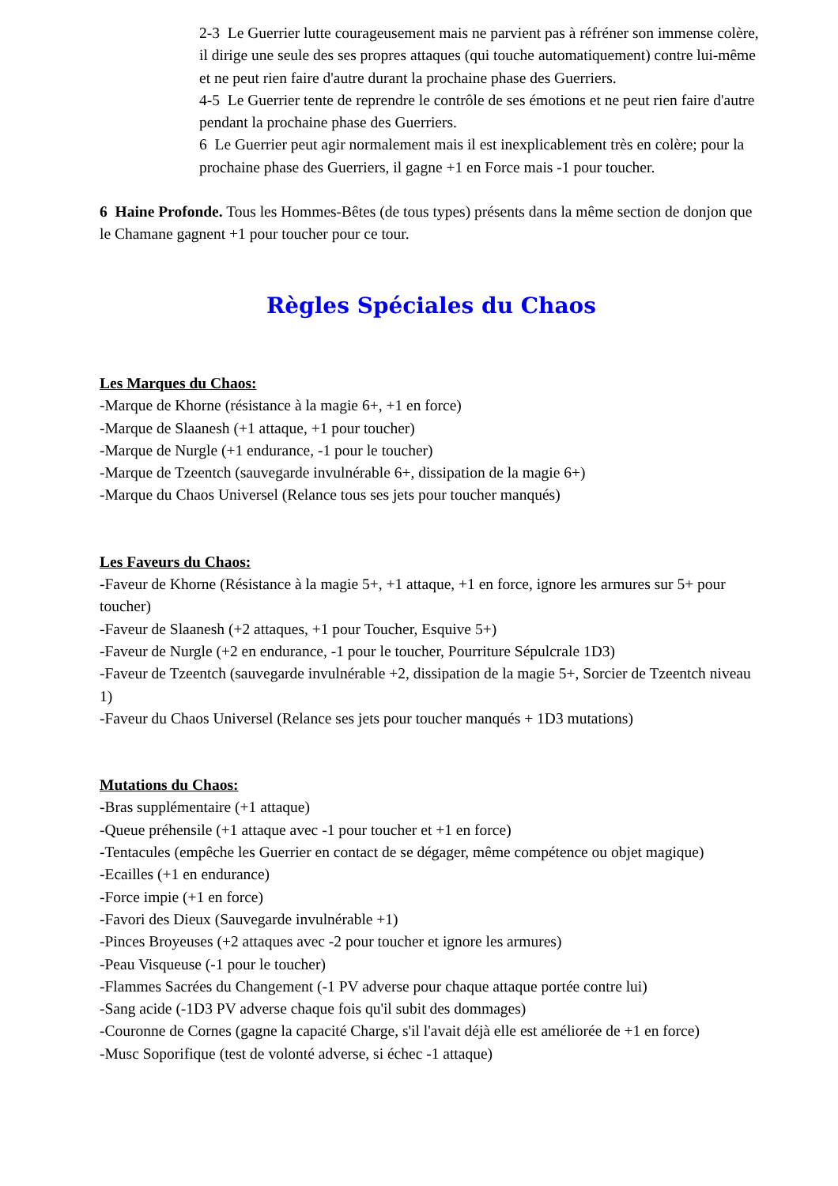2-3 Le Guerrier lutte courageusement mais ne parvient pas à réfréner son immense colère, il dirige une seule des ses propres attaques (qui touche automatiquement) contre lui-même et ne peut rien faire d'autre durant la prochaine phase des Guerriers.
4-5 Le Guerrier tente de reprendre le contrôle de ses émotions et ne peut rien faire d'autre pendant la prochaine phase des Guerriers.
6 Le Guerrier peut agir normalement mais il est inexplicablement très en colère; pour la prochaine phase des Guerriers, il gagne +1 en Force mais -1 pour toucher.
6 Haine Profonde. Tous les Hommes-Bêtes (de tous types) présents dans la même section de donjon que le Chamane gagnent +1 pour toucher pour ce tour.
Règles Spéciales du Chaos
Les Marques du Chaos:
-Marque de Khorne (résistance à la magie 6+, +1 en force)
-Marque de Slaanesh (+1 attaque, +1 pour toucher)
-Marque de Nurgle (+1 endurance, -1 pour le toucher)
-Marque de Tzeentch (sauvegarde invulnérable 6+, dissipation de la magie 6+)
-Marque du Chaos Universel (Relance tous ses jets pour toucher manqués)
Les Faveurs du Chaos:
-Faveur de Khorne (Résistance à la magie 5+, +1 attaque, +1 en force, ignore les armures sur 5+ pour toucher)
-Faveur de Slaanesh (+2 attaques, +1 pour Toucher, Esquive 5+)
-Faveur de Nurgle (+2 en endurance, -1 pour le toucher, Pourriture Sépulcrale 1D3)
-Faveur de Tzeentch (sauvegarde invulnérable +2, dissipation de la magie 5+, Sorcier de Tzeentch niveau 1)
-Faveur du Chaos Universel (Relance ses jets pour toucher manqués + 1D3 mutations)
Mutations du Chaos:
-Bras supplémentaire (+1 attaque)
-Queue préhensile (+1 attaque avec -1 pour toucher et +1 en force)
-Tentacules (empêche les Guerrier en contact de se dégager, même compétence ou objet magique)
-Ecailles (+1 en endurance)
-Force impie (+1 en force)
-Favori des Dieux (Sauvegarde invulnérable +1)
-Pinces Broyeuses (+2 attaques avec -2 pour toucher et ignore les armures)
-Peau Visqueuse (-1 pour le toucher)
-Flammes Sacrées du Changement (-1 PV adverse pour chaque attaque portée contre lui)
-Sang acide (-1D3 PV adverse chaque fois qu'il subit des dommages)
-Couronne de Cornes (gagne la capacité Charge, s'il l'avait déjà elle est améliorée de +1 en force)
-Musc Soporifique (test de volonté adverse, si échec -1 attaque)